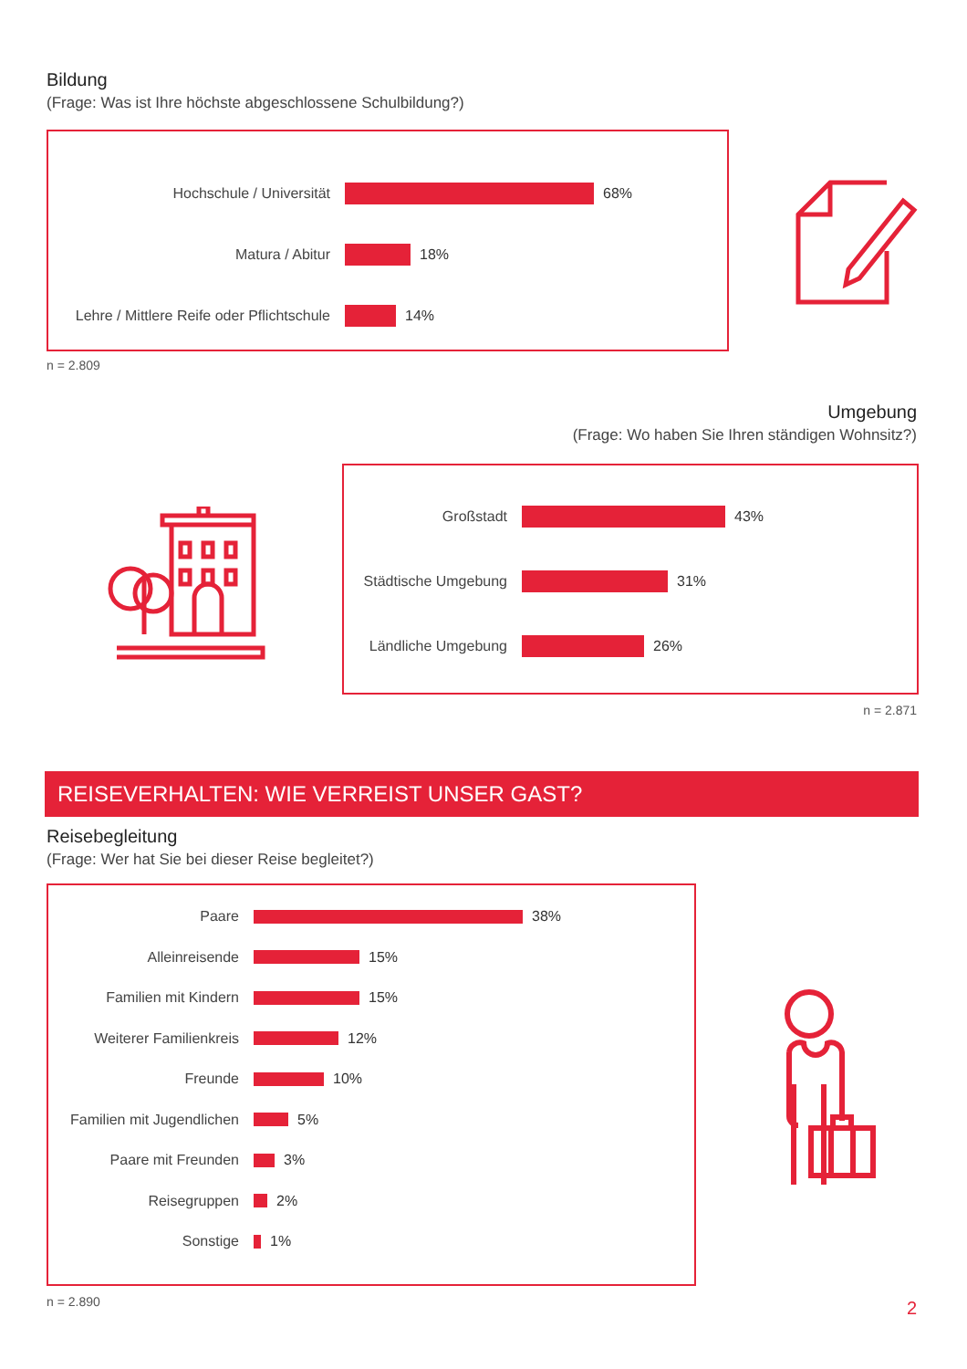Bildung
(Frage: Was ist Ihre höchste abgeschlossene Schulbildung?)
Hochschule / Universität 68%
Matura / Abitur 18%
Lehre / Mittlere Reife oder Pflichtschule
14%
n = 2.809
Umgebung
(Frage: Wo haben Sie Ihren ständigen Wohnsitz?)
Großstadt 43%
Städtische Umgebung 31%
Ländliche Umgebung 26%
n = 2.871
REISEVERHALTEN: WIE VERREIST UNSER GAST?
Reisebegleitung
(Frage: Wer hat Sie bei dieser Reise begleitet?)
Paare 38%
Alleinreisende 15%
Familien mit Kindern 15%
Weiterer Familienkreis 12%
Freunde 10%
Familien mit Jugendlichen
5%
Paare mit Freunden 3%
Reisegruppen 2%
Sonstige 1%
n = 2.890 2